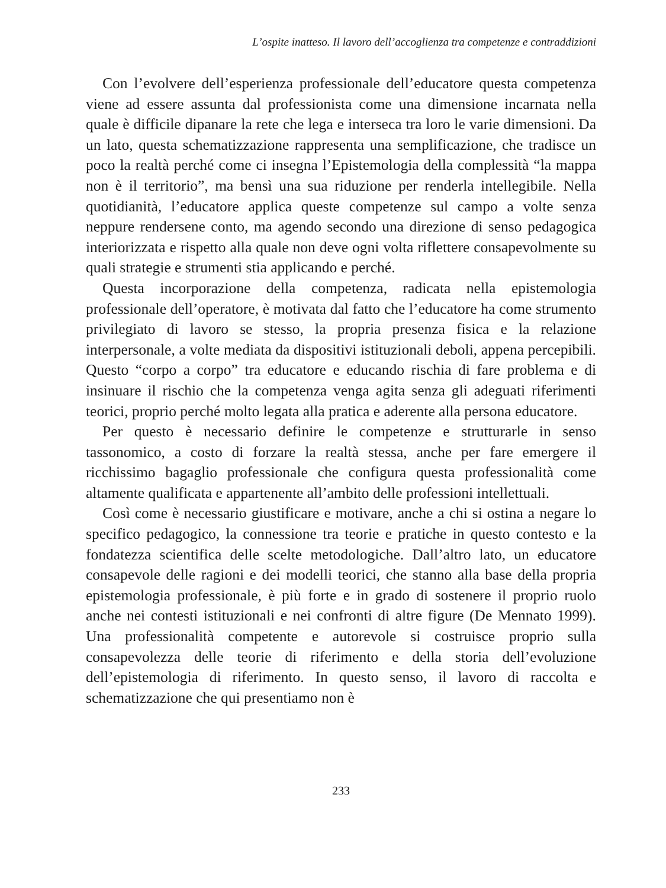L’ospite inatteso. Il lavoro dell’accoglienza tra competenze e contraddizioni
Con l’evolvere dell’esperienza professionale dell’educatore questa competenza viene ad essere assunta dal professionista come una dimensione incarnata nella quale è difficile dipanare la rete che lega e interseca tra loro le varie dimensioni. Da un lato, questa schematizzazione rappresenta una semplificazione, che tradisce un poco la realtà perché come ci insegna l’Epistemologia della complessità “la mappa non è il territorio”, ma bensì una sua riduzione per renderla intellegibile. Nella quotidianità, l’educatore applica queste competenze sul campo a volte senza neppure rendersene conto, ma agendo secondo una direzione di senso pedagogica interiorizzata e rispetto alla quale non deve ogni volta riflettere consapevolmente su quali strategie e strumenti stia applicando e perché.
Questa incorporazione della competenza, radicata nella epistemologia professionale dell’operatore, è motivata dal fatto che l’educatore ha come strumento privilegiato di lavoro se stesso, la propria presenza fisica e la relazione interpersonale, a volte mediata da dispositivi istituzionali deboli, appena percepibili. Questo “corpo a corpo” tra educatore e educando rischia di fare problema e di insinuare il rischio che la competenza venga agita senza gli adeguati riferimenti teorici, proprio perché molto legata alla pratica e aderente alla persona educatore.
Per questo è necessario definire le competenze e strutturarle in senso tassonomico, a costo di forzare la realtà stessa, anche per fare emergere il ricchissimo bagaglio professionale che configura questa professionalità come altamente qualificata e appartenente all’ambito delle professioni intellettuali.
Così come è necessario giustificare e motivare, anche a chi si ostina a negare lo specifico pedagogico, la connessione tra teorie e pratiche in questo contesto e la fondatezza scientifica delle scelte metodologiche. Dall’altro lato, un educatore consapevole delle ragioni e dei modelli teorici, che stanno alla base della propria epistemologia professionale, è più forte e in grado di sostenere il proprio ruolo anche nei contesti istituzionali e nei confronti di altre figure (De Mennato 1999). Una professionalità competente e autorevole si costruisce proprio sulla consapevolezza delle teorie di riferimento e della storia dell’evoluzione dell’epistemologia di riferimento. In questo senso, il lavoro di raccolta e schematizzazione che qui presentiamo non è
233